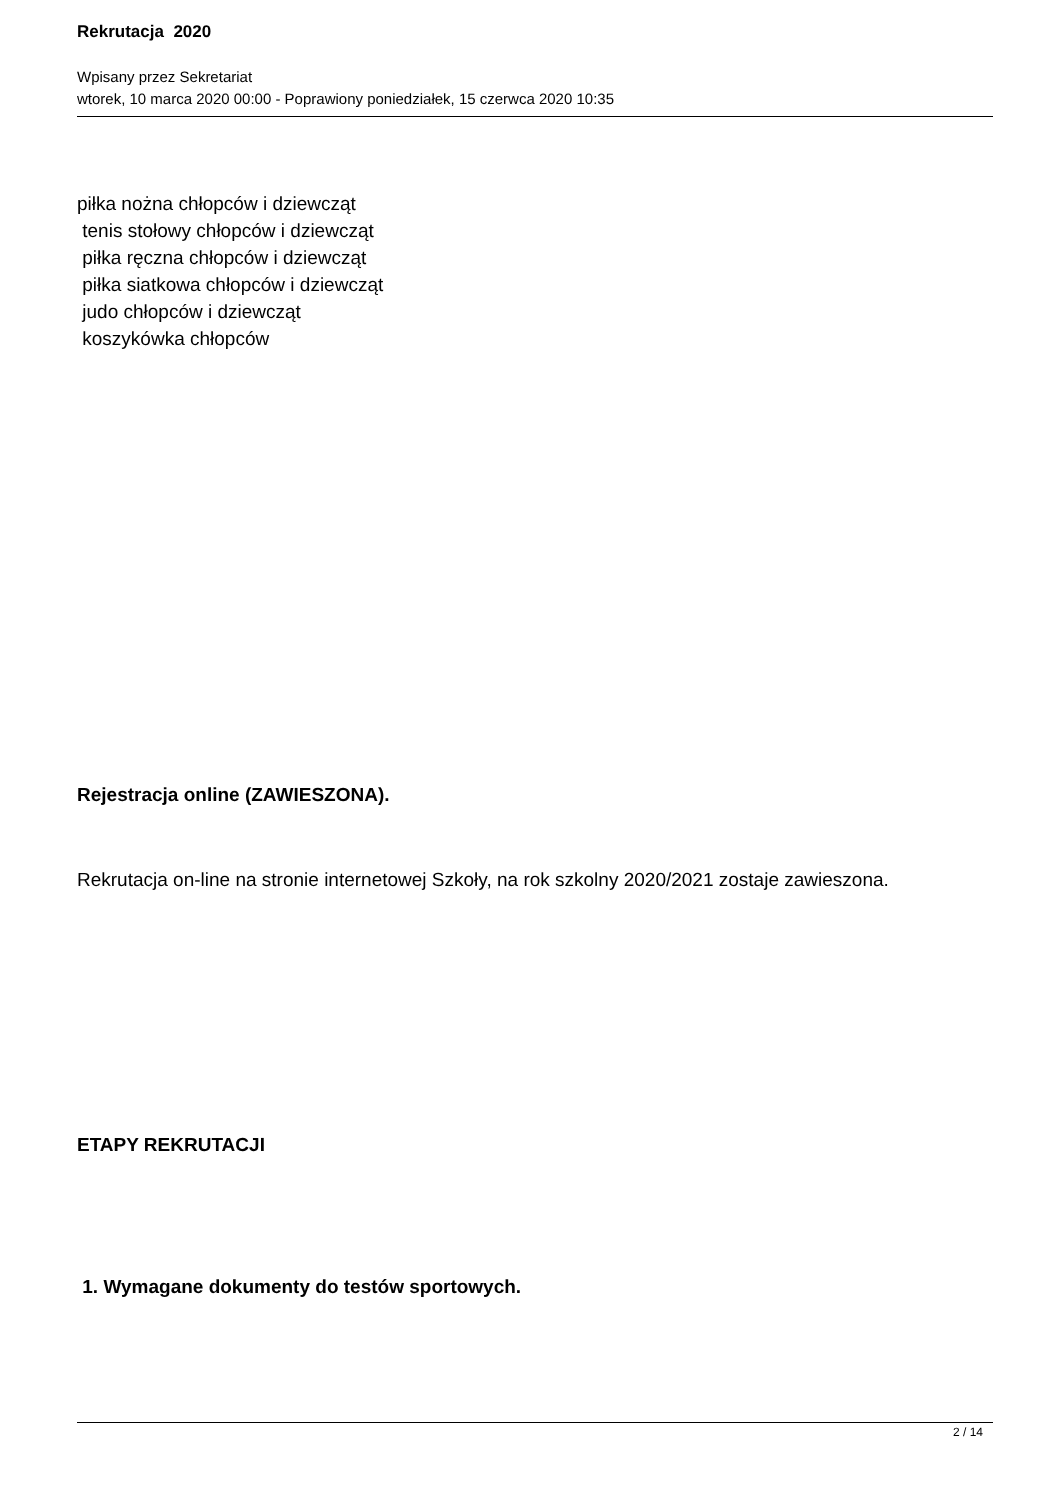Rekrutacja 2020
Wpisany przez Sekretariat
wtorek, 10 marca 2020 00:00 - Poprawiony poniedziałek, 15 czerwca 2020 10:35
piłka nożna chłopców i dziewcząt
tenis stołowy chłopców i dziewcząt
piłka ręczna chłopców i dziewcząt
piłka siatkowa chłopców i dziewcząt
judo chłopców i dziewcząt
koszykówka chłopców
Rejestracja online (ZAWIESZONA).
Rekrutacja on-line na stronie internetowej Szkoły, na rok szkolny 2020/2021 zostaje zawieszona.
ETAPY REKRUTACJI
1. Wymagane dokumenty do testów sportowych.
2 / 14